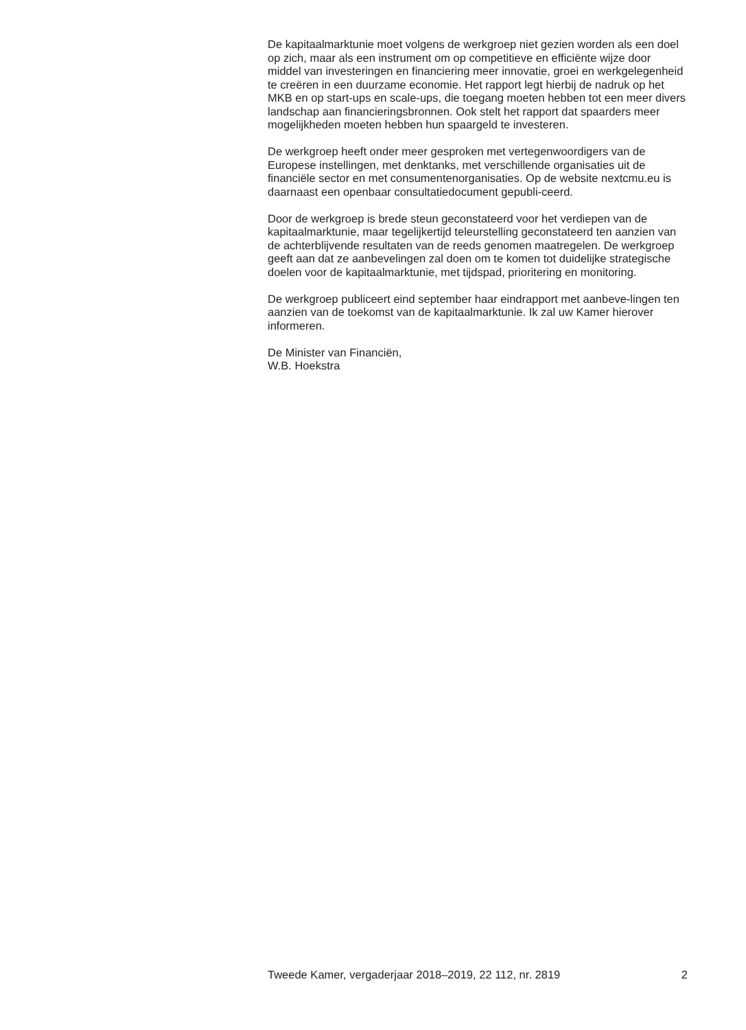De kapitaalmarktunie moet volgens de werkgroep niet gezien worden als een doel op zich, maar als een instrument om op competitieve en efficiënte wijze door middel van investeringen en financiering meer innovatie, groei en werkgelegenheid te creëren in een duurzame economie. Het rapport legt hierbij de nadruk op het MKB en op start-ups en scale-ups, die toegang moeten hebben tot een meer divers landschap aan financieringsbronnen. Ook stelt het rapport dat spaarders meer mogelijkheden moeten hebben hun spaargeld te investeren.
De werkgroep heeft onder meer gesproken met vertegenwoordigers van de Europese instellingen, met denktanks, met verschillende organisaties uit de financiële sector en met consumentenorganisaties. Op de website nextcmu.eu is daarnaast een openbaar consultatiedocument gepubli-ceerd.
Door de werkgroep is brede steun geconstateerd voor het verdiepen van de kapitaalmarktunie, maar tegelijkertijd teleurstelling geconstateerd ten aanzien van de achterblijvende resultaten van de reeds genomen maatregelen. De werkgroep geeft aan dat ze aanbevelingen zal doen om te komen tot duidelijke strategische doelen voor de kapitaalmarktunie, met tijdspad, prioritering en monitoring.
De werkgroep publiceert eind september haar eindrapport met aanbeve-lingen ten aanzien van de toekomst van de kapitaalmarktunie. Ik zal uw Kamer hierover informeren.
De Minister van Financiën,
W.B. Hoekstra
Tweede Kamer, vergaderjaar 2018–2019, 22 112, nr. 2819 2